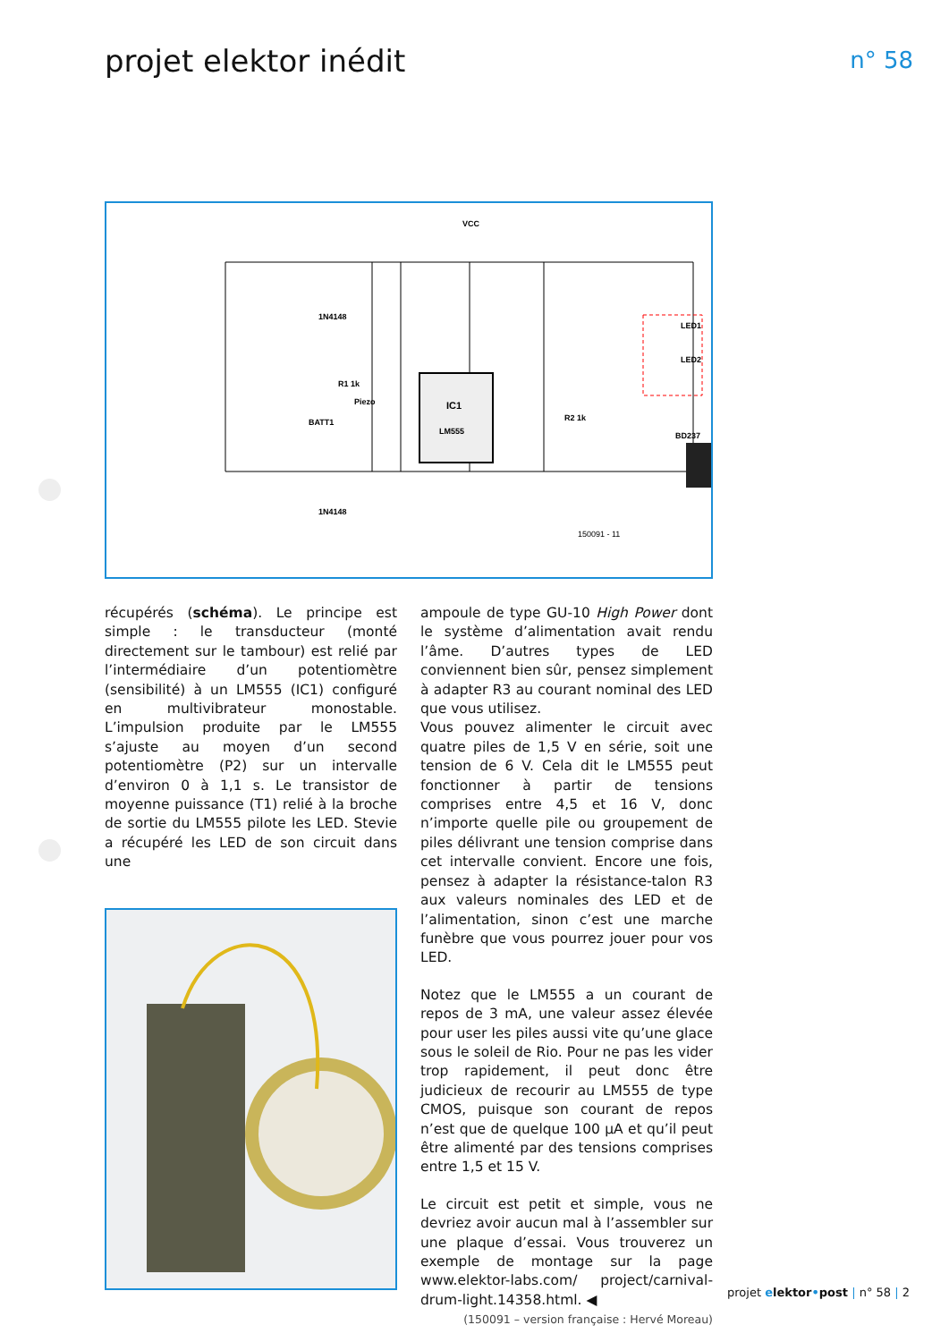projet elektor inédit n° 58
IC1
LM555
VCC
1N4148
1N4148
150091 - 11
BD237
BATT1
Piezo
LED1
LED2
R2 1k
R1 1k
récupérés (schéma). Le principe est simple : le transducteur (monté directement sur le tambour) est relié par l’intermédiaire d’un potentiomètre (sensibilité) à un LM555 (IC1) configuré en multivibrateur monostable. L’impulsion produite par le LM555 s’ajuste au moyen d’un second potentiomètre (P2) sur un intervalle d’environ 0 à 1,1 s. Le transistor de moyenne puissance (T1) relié à la broche de sortie du LM555 pilote les LED. Stevie a récupéré les LED de son circuit dans une
ampoule de type GU-10 High Power dont le système d’alimentation avait rendu l’âme. D’autres types de LED conviennent bien sûr, pensez simplement à adapter R3 au courant nominal des LED que vous utilisez.
Vous pouvez alimenter le circuit avec quatre piles de 1,5 V en série, soit une tension de 6 V. Cela dit le LM555 peut fonctionner à partir de tensions comprises entre 4,5 et 16 V, donc n’importe quelle pile ou groupement de piles délivrant une tension comprise dans cet intervalle convient. Encore une fois, pensez à adapter la résistance-talon R3 aux valeurs nominales des LED et de l’alimentation, sinon c’est une marche funèbre que vous pourrez jouer pour vos LED.
Notez que le LM555 a un courant de repos de 3 mA, une valeur assez élevée pour user les piles aussi vite qu’une glace sous le soleil de Rio. Pour ne pas les vider trop rapidement, il peut donc être judicieux de recourir au LM555 de type CMOS, puisque son courant de repos n’est que de quelque 100 µA et qu’il peut être alimenté par des tensions comprises entre 1,5 et 15 V.
Le circuit est petit et simple, vous ne devriez avoir aucun mal à l’assembler sur une plaque d’essai. Vous trouverez un exemple de montage sur la page www.elektor-labs.com/ project/carnival-drum-light.14358.html. ◀
(150091 – version française : Hervé Moreau)
projet elektor•post | n° 58 | 2